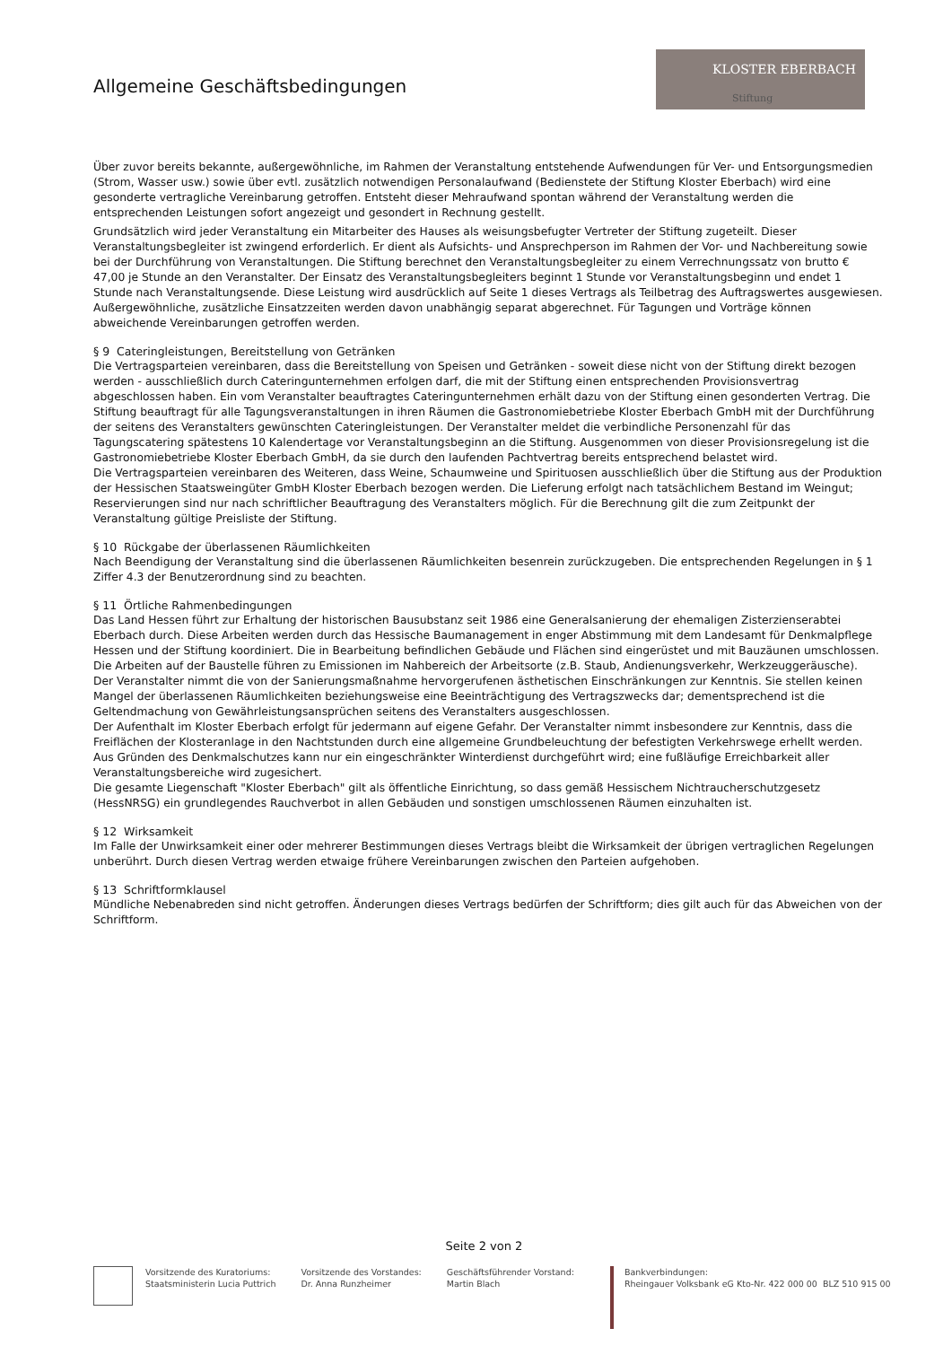Allgemeine Geschäftsbedingungen
KLOSTER EBERBACH
Stiftung
Über zuvor bereits bekannte, außergewöhnliche, im Rahmen der Veranstaltung entstehende Aufwendungen für Ver- und Entsorgungsmedien (Strom, Wasser usw.) sowie über evtl. zusätzlich notwendigen Personalaufwand (Bedienstete der Stiftung Kloster Eberbach) wird eine gesonderte vertragliche Vereinbarung getroffen. Entsteht dieser Mehraufwand spontan während der Veranstaltung werden die entsprechenden Leistungen sofort angezeigt und gesondert in Rechnung gestellt.
Grundsätzlich wird jeder Veranstaltung ein Mitarbeiter des Hauses als weisungsbefugter Vertreter der Stiftung zugeteilt. Dieser Veranstaltungsbegleiter ist zwingend erforderlich. Er dient als Aufsichts- und Ansprechperson im Rahmen der Vor- und Nachbereitung sowie bei der Durchführung von Veranstaltungen. Die Stiftung berechnet den Veranstaltungsbegleiter zu einem Verrechnungssatz von brutto € 47,00 je Stunde an den Veranstalter. Der Einsatz des Veranstaltungsbegleiters beginnt 1 Stunde vor Veranstaltungsbeginn und endet 1 Stunde nach Veranstaltungsende. Diese Leistung wird ausdrücklich auf Seite 1 dieses Vertrags als Teilbetrag des Auftragswertes ausgewiesen. Außergewöhnliche, zusätzliche Einsatzzeiten werden davon unabhängig separat abgerechnet. Für Tagungen und Vorträge können abweichende Vereinbarungen getroffen werden.
§ 9 Cateringleistungen, Bereitstellung von Getränken
Die Vertragsparteien vereinbaren, dass die Bereitstellung von Speisen und Getränken - soweit diese nicht von der Stiftung direkt bezogen werden - ausschließlich durch Cateringunternehmen erfolgen darf, die mit der Stiftung einen entsprechenden Provisionsvertrag abgeschlossen haben. Ein vom Veranstalter beauftragtes Cateringunternehmen erhält dazu von der Stiftung einen gesonderten Vertrag. Die Stiftung beauftragt für alle Tagungsveranstaltungen in ihren Räumen die Gastronomiebetriebe Kloster Eberbach GmbH mit der Durchführung der seitens des Veranstalters gewünschten Cateringleistungen. Der Veranstalter meldet die verbindliche Personenzahl für das Tagungscatering spätestens 10 Kalendertage vor Veranstaltungsbeginn an die Stiftung. Ausgenommen von dieser Provisionsregelung ist die Gastronomiebetriebe Kloster Eberbach GmbH, da sie durch den laufenden Pachtvertrag bereits entsprechend belastet wird.
Die Vertragsparteien vereinbaren des Weiteren, dass Weine, Schaumweine und Spirituosen ausschließlich über die Stiftung aus der Produktion der Hessischen Staatsweingüter GmbH Kloster Eberbach bezogen werden. Die Lieferung erfolgt nach tatsächlichem Bestand im Weingut; Reservierungen sind nur nach schriftlicher Beauftragung des Veranstalters möglich. Für die Berechnung gilt die zum Zeitpunkt der Veranstaltung gültige Preisliste der Stiftung.
§ 10 Rückgabe der überlassenen Räumlichkeiten
Nach Beendigung der Veranstaltung sind die überlassenen Räumlichkeiten besenrein zurückzugeben. Die entsprechenden Regelungen in § 1 Ziffer 4.3 der Benutzerordnung sind zu beachten.
§ 11 Örtliche Rahmenbedingungen
Das Land Hessen führt zur Erhaltung der historischen Bausubstanz seit 1986 eine Generalsanierung der ehemaligen Zisterzienserabtei Eberbach durch. Diese Arbeiten werden durch das Hessische Baumanagement in enger Abstimmung mit dem Landesamt für Denkmalpflege Hessen und der Stiftung koordiniert. Die in Bearbeitung befindlichen Gebäude und Flächen sind eingerüstet und mit Bauzäunen umschlossen. Die Arbeiten auf der Baustelle führen zu Emissionen im Nahbereich der Arbeitsorte (z.B. Staub, Andienungsverkehr, Werkzeuggeräusche).
Der Veranstalter nimmt die von der Sanierungsmaßnahme hervorgerufenen ästhetischen Einschränkungen zur Kenntnis. Sie stellen keinen Mangel der überlassenen Räumlichkeiten beziehungsweise eine Beeinträchtigung des Vertragszwecks dar; dementsprechend ist die Geltendmachung von Gewährleistungsansprüchen seitens des Veranstalters ausgeschlossen.
Der Aufenthalt im Kloster Eberbach erfolgt für jedermann auf eigene Gefahr. Der Veranstalter nimmt insbesondere zur Kenntnis, dass die Freiflächen der Klosteranlage in den Nachtstunden durch eine allgemeine Grundbeleuchtung der befestigten Verkehrswege erhellt werden. Aus Gründen des Denkmalschutzes kann nur ein eingeschränkter Winterdienst durchgeführt wird; eine fußläufige Erreichbarkeit aller Veranstaltungsbereiche wird zugesichert.
Die gesamte Liegenschaft "Kloster Eberbach" gilt als öffentliche Einrichtung, so dass gemäß Hessischem Nichtraucherschutzgesetz (HessNRSG) ein grundlegendes Rauchverbot in allen Gebäuden und sonstigen umschlossenen Räumen einzuhalten ist.
§ 12 Wirksamkeit
Im Falle der Unwirksamkeit einer oder mehrerer Bestimmungen dieses Vertrags bleibt die Wirksamkeit der übrigen vertraglichen Regelungen unberührt. Durch diesen Vertrag werden etwaige frühere Vereinbarungen zwischen den Parteien aufgehoben.
§ 13 Schriftformklausel
Mündliche Nebenabreden sind nicht getroffen. Änderungen dieses Vertrags bedürfen der Schriftform; dies gilt auch für das Abweichen von der Schriftform.
Seite 2 von 2
Vorsitzende des Kuratoriums:
Staatsministerin Lucia Puttrich
Vorsitzende des Vorstandes:
Dr. Anna Runzheimer
Geschäftsführender Vorstand:
Martin Blach
Bankverbindungen:
Rheingauer Volksbank eG Kto-Nr. 422 000 00 BLZ 510 915 00